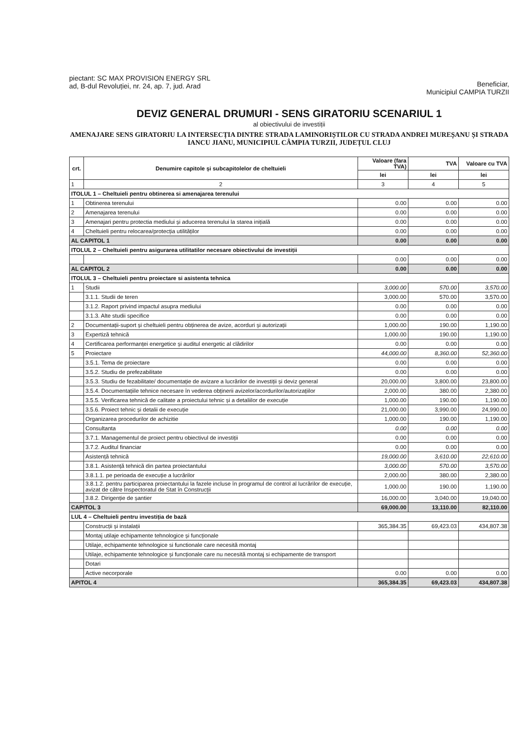piectant: SC MAX PROVISION ENERGY SRL
ad, B-dul Revoluției, nr. 24, ap. 7, jud. Arad
Beneficiar,
Municipiul CAMPIA TURZII
DEVIZ GENERAL DRUMURI - SENS GIRATORIU SCENARIUL 1
al obiectivului de investiții
AMENAJARE SENS GIRATORIU LA INTERSECȚIA DINTRE STRADA LAMINORIȘTILOR CU STRADA ANDREI MUREȘANU ȘI STRADA IANCU JIANU, MUNICIPIUL CÂMPIA TURZII, JUDEȚUL CLUJ
| crt. | Denumire capitole și subcapitolelor de cheltuieli | Valoare (fara TVA) | TVA | Valoare cu TVA |
| --- | --- | --- | --- | --- |
| | | lei | lei | lei |
| 1 | 2 | 3 | 4 | 5 |
| ITOLUL 1 – Cheltuieli pentru obtinerea si amenajarea terenului | | | | |
| 1 | Obtinerea terenului | 0.00 | 0.00 | 0.00 |
| 2 | Amenajarea terenului | 0.00 | 0.00 | 0.00 |
| 3 | Amenajari pentru protectia mediului și aducerea terenului la starea inițială | 0.00 | 0.00 | 0.00 |
| 4 | Cheltuieli pentru relocarea/protecția utilităților | 0.00 | 0.00 | 0.00 |
| AL CAPITOL 1 | | 0.00 | 0.00 | 0.00 |
| ITOLUL 2 – Cheltuieli pentru asigurarea utilitatilor necesare obiectivului de investiții | | | | |
| | | 0.00 | 0.00 | 0.00 |
| AL CAPITOL 2 | | 0.00 | 0.00 | 0.00 |
| ITOLUL 3 – Cheltuieli pentru proiectare si asistenta tehnica | | | | |
| 1 | Studii | 3,000.00 | 570.00 | 3,570.00 |
| | 3.1.1. Studii de teren | 3,000.00 | 570.00 | 3,570.00 |
| | 3.1.2. Raport privind impactul asupra mediului | 0.00 | 0.00 | 0.00 |
| | 3.1.3. Alte studii specifice | 0.00 | 0.00 | 0.00 |
| 2 | Documentații-suport și cheltuieli pentru obținerea de avize, acorduri și autorizații | 1,000.00 | 190.00 | 1,190.00 |
| 3 | Expertiză tehnică | 1,000.00 | 190.00 | 1,190.00 |
| 4 | Certificarea performanței energetice și auditul energetic al clădirilor | 0.00 | 0.00 | 0.00 |
| 5 | Proiectare | 44,000.00 | 8,360.00 | 52,360.00 |
| | 3.5.1. Tema de proiectare | 0.00 | 0.00 | 0.00 |
| | 3.5.2. Studiu de prefezabilitate | 0.00 | 0.00 | 0.00 |
| | 3.5.3. Studiu de fezabilitate/ documentație de avizare a lucrărilor de investiții și deviz general | 20,000.00 | 3,800.00 | 23,800.00 |
| | 3.5.4. Documentațiile tehnice necesare în vederea obținerii avizelor/acordurilor/autorizațiilor | 2,000.00 | 380.00 | 2,380.00 |
| | 3.5.5. Verificarea tehnică de calitate a proiectului tehnic și a detaliilor de execuție | 1,000.00 | 190.00 | 1,190.00 |
| | 3.5.6. Proiect tehnic și detalii de execuție | 21,000.00 | 3,990.00 | 24,990.00 |
| | Organizarea procedurilor de achizitie | 1,000.00 | 190.00 | 1,190.00 |
| | Consultanta | 0.00 | 0.00 | 0.00 |
| | 3.7.1. Managementul de proiect pentru obiectivul de investiții | 0.00 | 0.00 | 0.00 |
| | 3.7.2. Auditul financiar | 0.00 | 0.00 | 0.00 |
| | Asistență tehnică | 19,000.00 | 3,610.00 | 22,610.00 |
| | 3.8.1. Asistență tehnică din partea proiectantului | 3,000.00 | 570.00 | 3,570.00 |
| | 3.8.1.1. pe perioada de execuție a lucrărilor | 2,000.00 | 380.00 | 2,380.00 |
| | 3.8.1.2. pentru participarea proiectantului la fazele incluse în programul de control al lucrărilor de execuție, avizat de către Inspectoratul de Stat în Construcții | 1,000.00 | 190.00 | 1,190.00 |
| | 3.8.2. Dirigenție de șantier | 16,000.00 | 3,040.00 | 19,040.00 |
| CAPITOL 3 | | 69,000.00 | 13,110.00 | 82,110.00 |
| LUL 4 – Cheltuieli pentru investiția de bază | | | | |
| | Construcții și instalații | 365,384.35 | 69,423.03 | 434,807.38 |
| | Montaj utilaje echipamente tehnologice și funcționale | | | |
| | Utilaje, echipamente tehnologice si functionale care necesită montaj | | | |
| | Utilaje, echipamente tehnologice și funcționale care nu necesită montaj si echipamente de transport | | | |
| | Dotari | | | |
| | Active necorporale | 0.00 | 0.00 | 0.00 |
| APITOL 4 | | 365,384.35 | 69,423.03 | 434,807.38 |